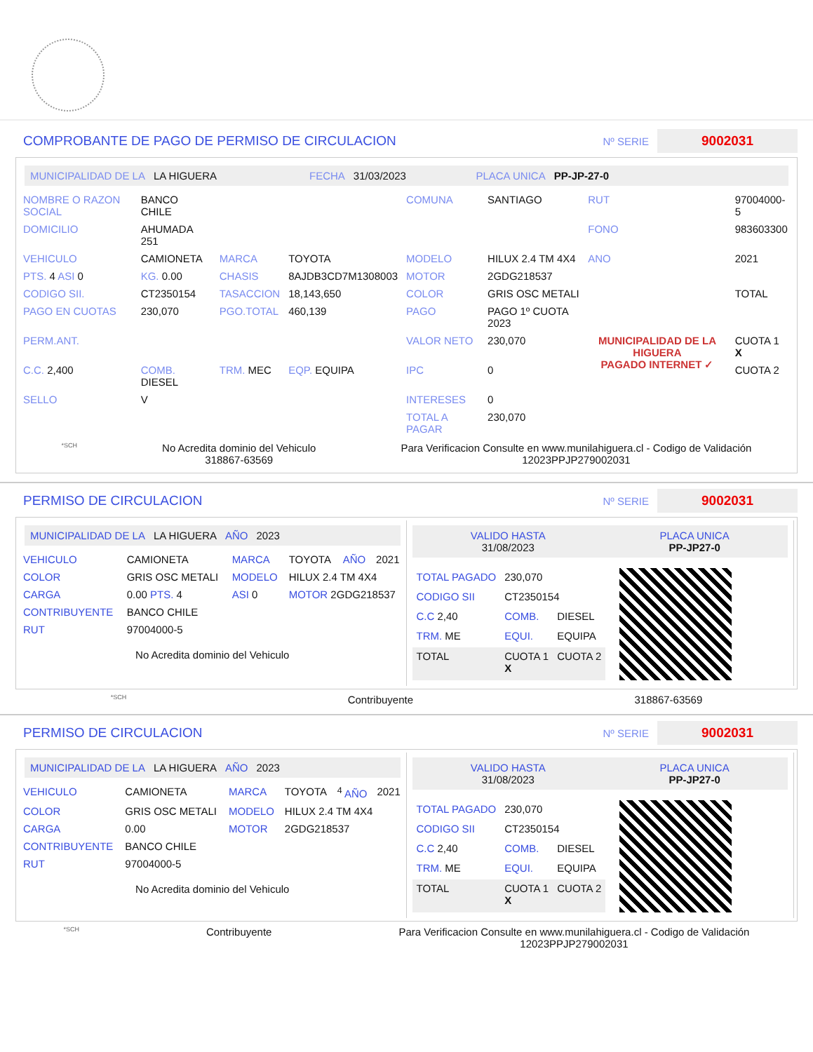COMPROBANTE DE PAGO DE PERMISO DE CIRCULACION
Nº SERIE 9002031
MUNICIPALIDAD DE LA LA HIGUERA FECHA 31/03/2023 PLACA UNICA PP-JP-27-0
| NOMBRE O RAZON SOCIAL | BANCO CHILE | | | COMUNA | SANTIAGO | RUT | 97004000-5 |
| DOMICILIO | AHUMADA 251 | | | | | FONO | 983603300 |
| VEHICULO | CAMIONETA | MARCA | TOYOTA | MODELO | HILUX 2.4 TM 4X4 | ANO | 2021 |
| PTS. 4 ASI 0 | KG. 0.00 | CHASIS | 8AJDB3CD7M1308003 | MOTOR | 2GDG218537 | | |
| CODIGO SII. | CT2350154 | TASACCION | 18,143,650 | COLOR | GRIS OSC METALI | | TOTAL |
| PAGO EN CUOTAS | 230,070 | PGO.TOTAL | 460,139 | PAGO | PAGO 1º CUOTA 2023 | | |
| PERM.ANT. | | | | VALOR NETO | 230,070 | MUNICIPALIDAD DE LA HIGUERA PAGADO INTERNET ✓ | CUOTA 1 X |
| C.C. 2,400 | COMB. DIESEL | TRM. MEC | EQP. EQUIPA | IPC | 0 | | CUOTA 2 |
| SELLO | V | | | INTERESES | 0 | | |
| | | | | TOTAL A PAGAR | 230,070 | | |
*SCH No Acredita dominio del Vehiculo
318867-63569 Para Verificacion Consulte en www.munilahiguera.cl - Codigo de Validación
12023PPJP279002031
PERMISO DE CIRCULACION
Nº SERIE 9002031
MUNICIPALIDAD DE LA LA HIGUERA AÑO 2023
| VEHICULO | CAMIONETA | MARCA | TOYOTA | AÑO | 2021 |
| COLOR | GRIS OSC METALI | MODELO | HILUX 2.4 TM 4X4 | | |
| CARGA | 0.00 PTS. 4 | ASI 0 | MOTOR 2GDG218537 | | |
| CONTRIBUYENTE | BANCO CHILE | | | | |
| RUT | 97004000-5 | | | | |
No Acredita dominio del Vehiculo
VALIDO HASTA
31/08/2023 PLACA UNICA
PP-JP27-0
| TOTAL PAGADO | 230,070 | |
| CODIGO SII | CT2350154 | |
| C.C 2,40 | COMB. | DIESEL |
| TRM. ME | EQUI. | EQUIPA |
| TOTAL | CUOTA 1 X | CUOTA 2 |
*SCH Contribuyente 318867-63569
PERMISO DE CIRCULACION
Nº SERIE 9002031
MUNICIPALIDAD DE LA LA HIGUERA AÑO 2023
| VEHICULO | CAMIONETA | MARCA | TOYOTA | <sup>4</sup> AÑO | 2021 |
| COLOR | GRIS OSC METALI | MODELO | HILUX 2.4 TM 4X4 | | |
| CARGA | 0.00 | MOTOR | 2GDG218537 | | |
| CONTRIBUYENTE | BANCO CHILE | | | | |
| RUT | 97004000-5 | | | | |
No Acredita dominio del Vehiculo
VALIDO HASTA
31/08/2023 PLACA UNICA
PP-JP27-0
| TOTAL PAGADO | 230,070 | |
| CODIGO SII | CT2350154 | |
| C.C 2,40 | COMB. | DIESEL |
| TRM. ME | EQUI. | EQUIPA |
| TOTAL | CUOTA 1 X | CUOTA 2 |
*SCH Contribuyente Para Verificacion Consulte en www.munilahiguera.cl - Codigo de Validación
12023PPJP279002031